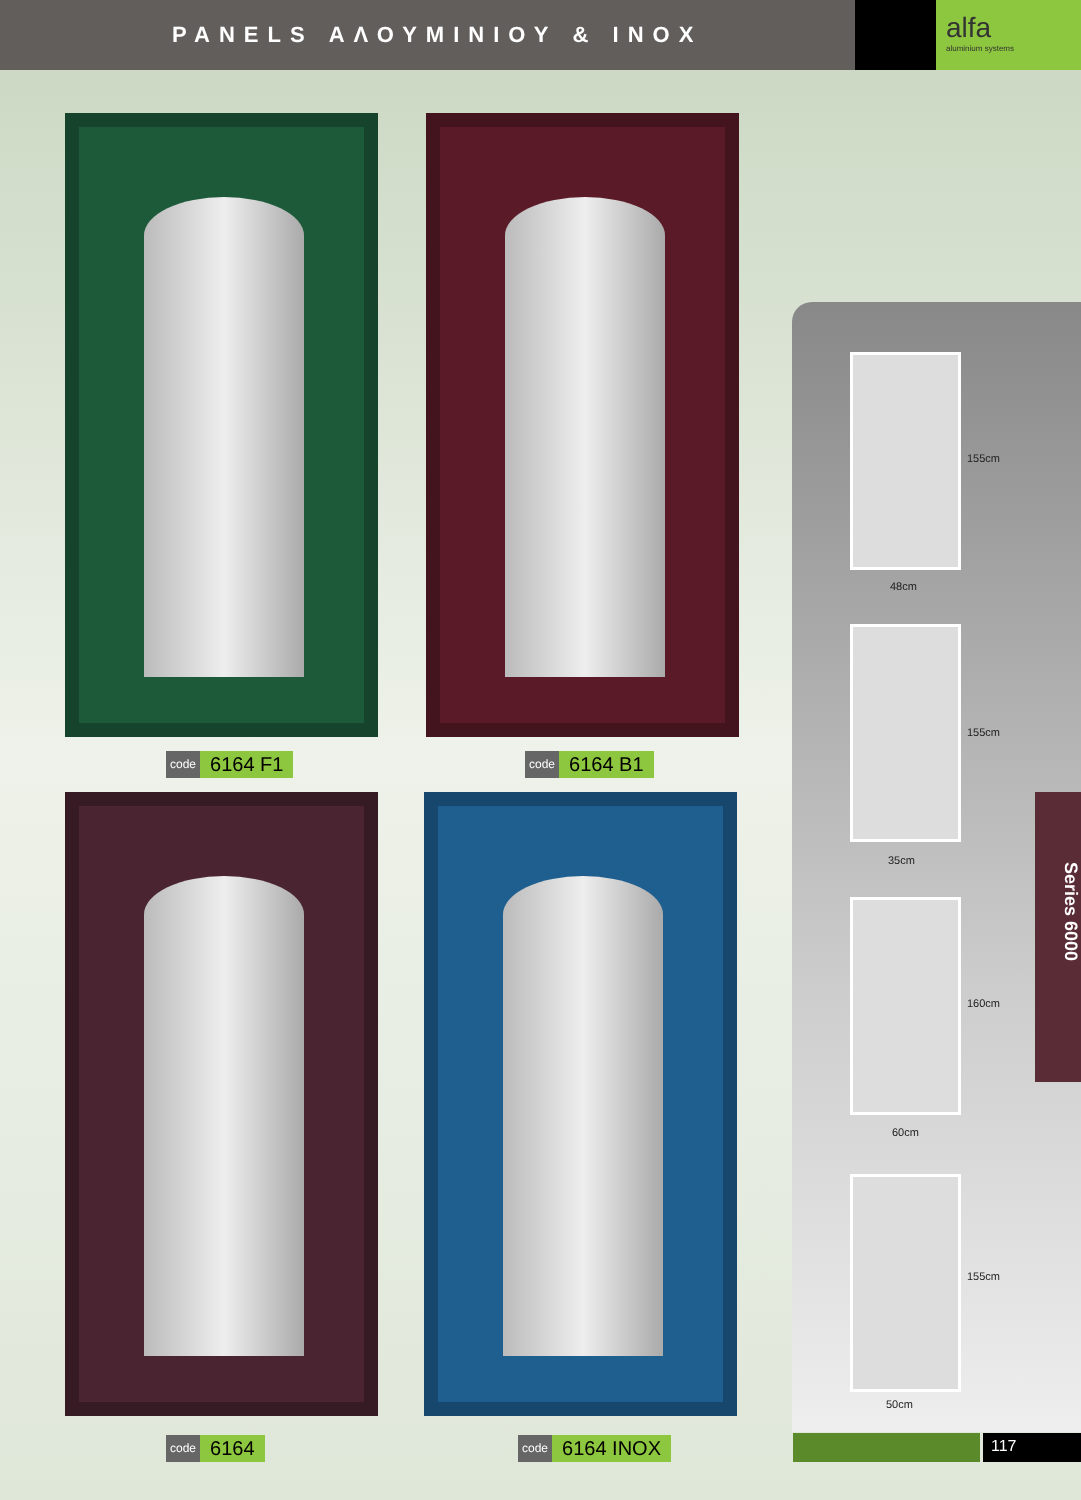PANELS ΑΛΟΥΜΙΝΙΟΥ & INOX
alfa
aluminium systems
code 6164 F1 code 6164 B1
code 6164 code 6164 INOX
155cm
48cm
155cm
35cm
160cm
60cm
155cm
50cm
Series 6000
117